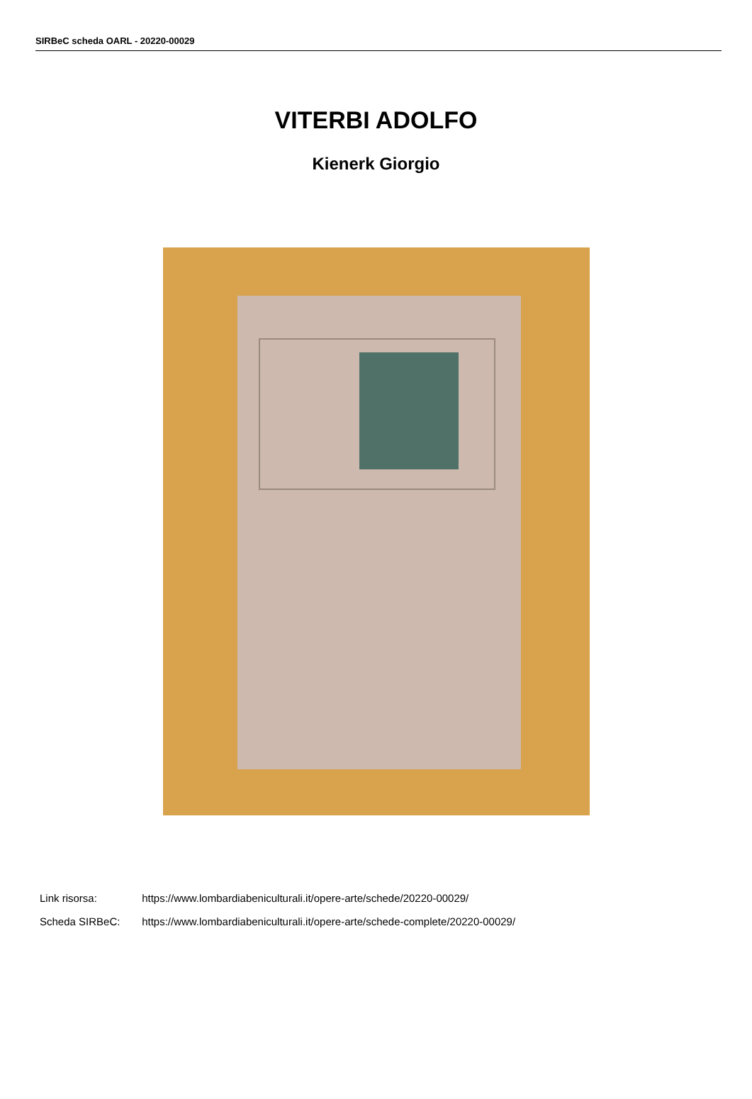SIRBeC scheda OARL - 20220-00029
VITERBI ADOLFO
Kienerk Giorgio
Link risorsa: https://www.lombardiabeniculturali.it/opere-arte/schede/20220-00029/
Scheda SIRBeC: https://www.lombardiabeniculturali.it/opere-arte/schede-complete/20220-00029/